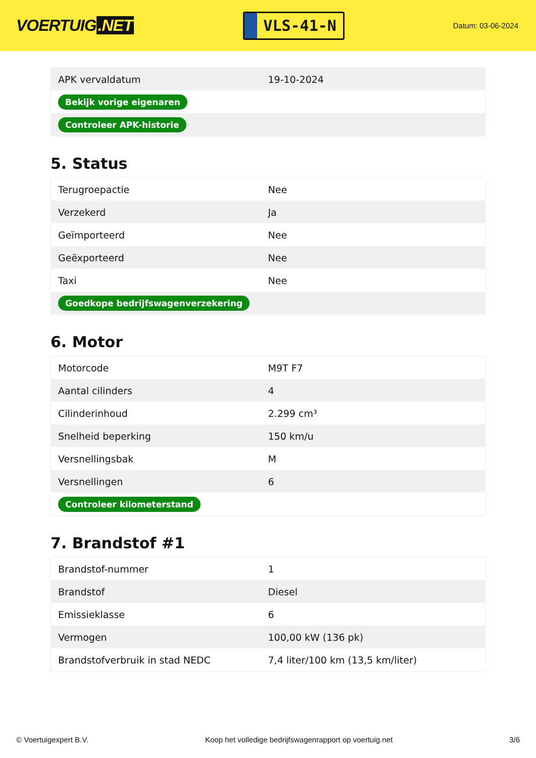VOERTUIG.NET
VLS-41-N
Datum: 03-06-2024
| APK vervaldatum | 19-10-2024 |
| Bekijk vorige eigenaren | |
| Controleer APK-historie | |
5. Status
| Terugroepactie | Nee |
| Verzekerd | Ja |
| Geïmporteerd | Nee |
| Geëxporteerd | Nee |
| Taxi | Nee |
| Goedkope bedrijfswagenverzekering | |
6. Motor
| Motorcode | M9T F7 |
| Aantal cilinders | 4 |
| Cilinderinhoud | 2.299 cm³ |
| Snelheid beperking | 150 km/u |
| Versnellingsbak | M |
| Versnellingen | 6 |
| Controleer kilometerstand | |
7. Brandstof #1
| Brandstof-nummer | 1 |
| Brandstof | Diesel |
| Emissieklasse | 6 |
| Vermogen | 100,00 kW (136 pk) |
| Brandstofverbruik in stad NEDC | 7,4 liter/100 km (13,5 km/liter) |
© Voertuigexpert B.V. Koop het volledige bedrijfswagenrapport op voertuig.net 3/6